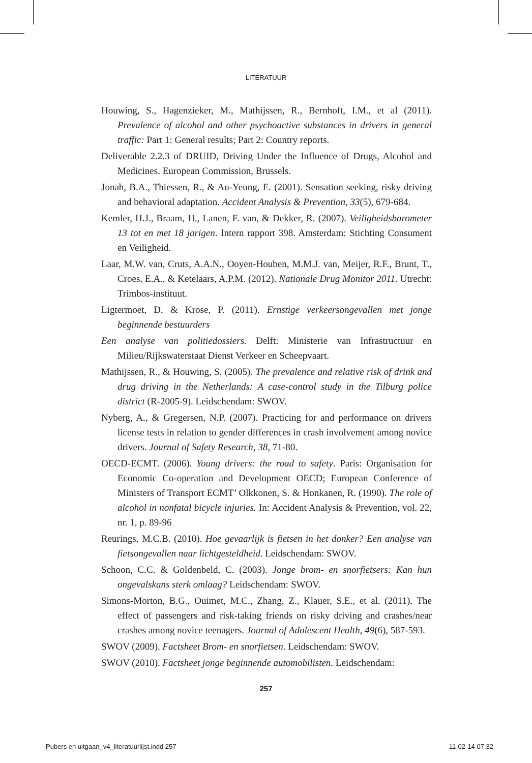LITERATUUR
Houwing, S., Hagenzieker, M., Mathijssen, R., Bernhoft, I.M., et al (2011). Prevalence of alcohol and other psychoactive substances in drivers in general traffic: Part 1: General results; Part 2: Country reports.
Deliverable 2.2.3 of DRUID, Driving Under the Influence of Drugs, Alcohol and Medicines. European Commission, Brussels.
Jonah, B.A., Thiessen, R., & Au-Yeung, E. (2001). Sensation seeking, risky driving and behavioral adaptation. Accident Analysis & Prevention, 33(5), 679-684.
Kemler, H.J., Braam, H., Lanen, F. van, & Dekker, R. (2007). Veiligheidsbarometer 13 tot en met 18 jarigen. Intern rapport 398. Amsterdam: Stichting Consument en Veiligheid.
Laar, M.W. van, Cruts, A.A.N., Ooyen-Houben, M.M.J. van, Meijer, R.F., Brunt, T., Croes, E.A., & Ketelaars, A.P.M. (2012). Nationale Drug Monitor 2011. Utrecht: Trimbos-instituut.
Ligtermoet, D. & Krose, P. (2011). Ernstige verkeersongevallen met jonge beginnende bestuurders
Een analyse van politiedossiers. Delft: Ministerie van Infrastructuur en Milieu/Rijkswaterstaat Dienst Verkeer en Scheepvaart.
Mathijssen, R., & Houwing, S. (2005). The prevalence and relative risk of drink and drug driving in the Netherlands: A case-control study in the Tilburg police district (R-2005-9). Leidschendam: SWOV.
Nyberg, A., & Gregersen, N.P. (2007). Practicing for and performance on drivers license tests in relation to gender differences in crash involvement among novice drivers. Journal of Safety Research, 38, 71-80.
OECD-ECMT. (2006). Young drivers: the road to safety. Paris: Organisation for Economic Co-operation and Development OECD; European Conference of Ministers of Transport ECMT’ Olkkonen, S. & Honkanen, R. (1990). The role of alcohol in nonfatal bicycle injuries. In: Accident Analysis & Prevention, vol. 22, nr. 1, p. 89-96
Reurings, M.C.B. (2010). Hoe gevaarlijk is fietsen in het donker? Een analyse van fietsongevallen naar lichtgesteldheid. Leidschendam: SWOV.
Schoon, C.C. & Goldenbeld, C. (2003). Jonge brom- en snorfietsers: Kan hun ongevalskans sterk omlaag? Leidschendam: SWOV.
Simons-Morton, B.G., Ouimet, M.C., Zhang, Z., Klauer, S.E., et al. (2011). The effect of passengers and risk-taking friends on risky driving and crashes/near crashes among novice teenagers. Journal of Adolescent Health, 49(6), 587-593.
SWOV (2009). Factsheet Brom- en snorfietsen. Leidschendam: SWOV.
SWOV (2010). Factsheet jonge beginnende automobilisten. Leidschendam:
257
Pubers en uitgaan_v4_literatuurlijst.indd 257 11-02-14 07:32